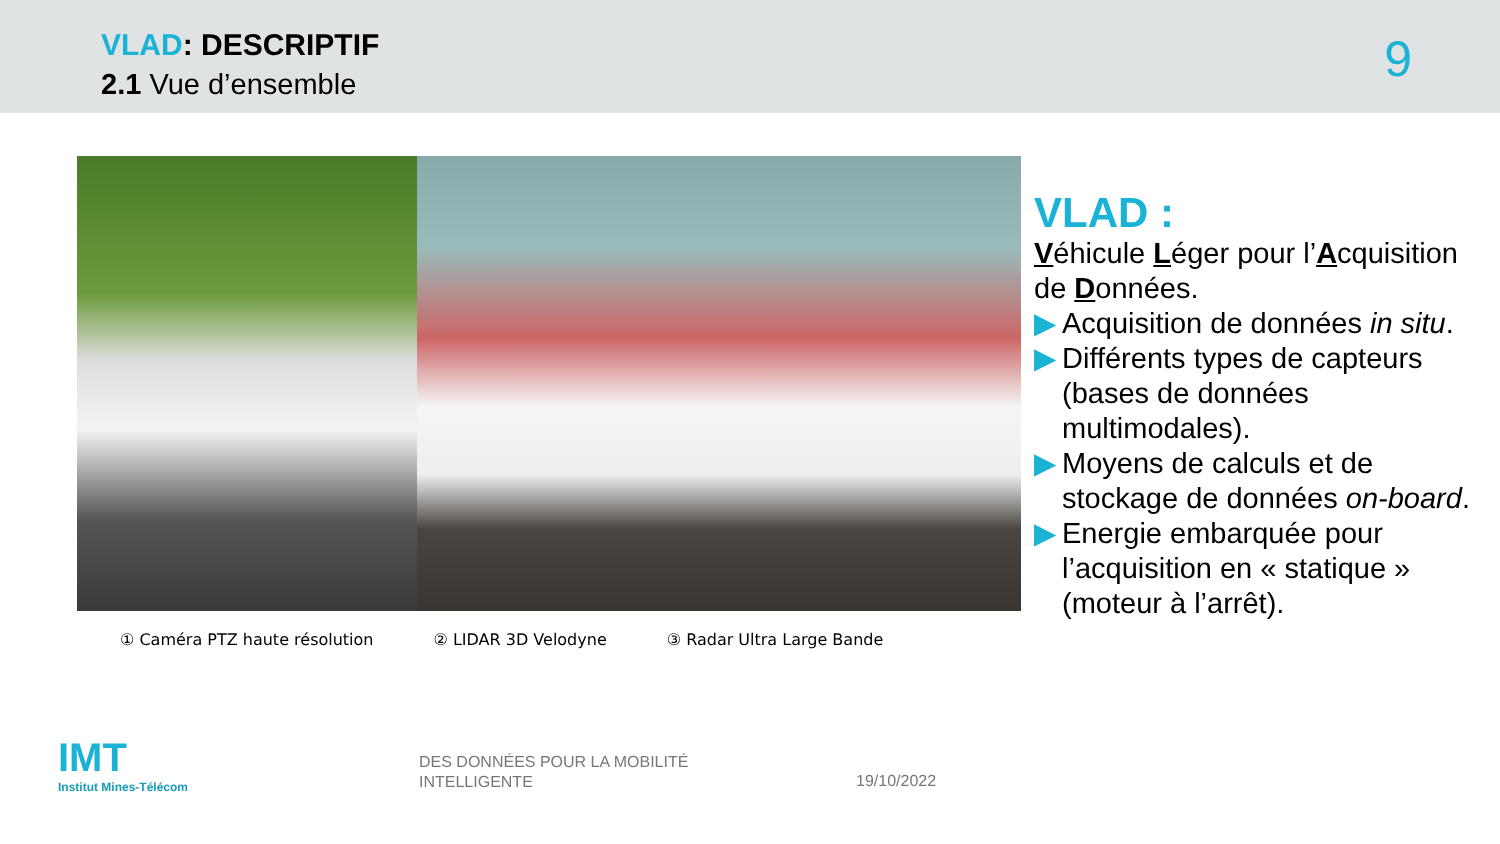VLAD: DESCRIPTIF
2.1 Vue d’ensemble 9
① Caméra PTZ haute résolution ② LIDAR 3D Velodyne ③ Radar Ultra Large Bande
VLAD :
Véhicule Léger pour l’Acquisition de Données.
▶ Acquisition de données in situ.
▶ Différents types de capteurs (bases de données multimodales).
▶ Moyens de calculs et de stockage de données on-board.
▶ Energie embarquée pour l’acquisition en « statique » (moteur à l’arrêt).
IMT
Institut Mines-Télécom
DES DONNÉES POUR LA MOBILITÉ
INTELLIGENTE
19/10/2022